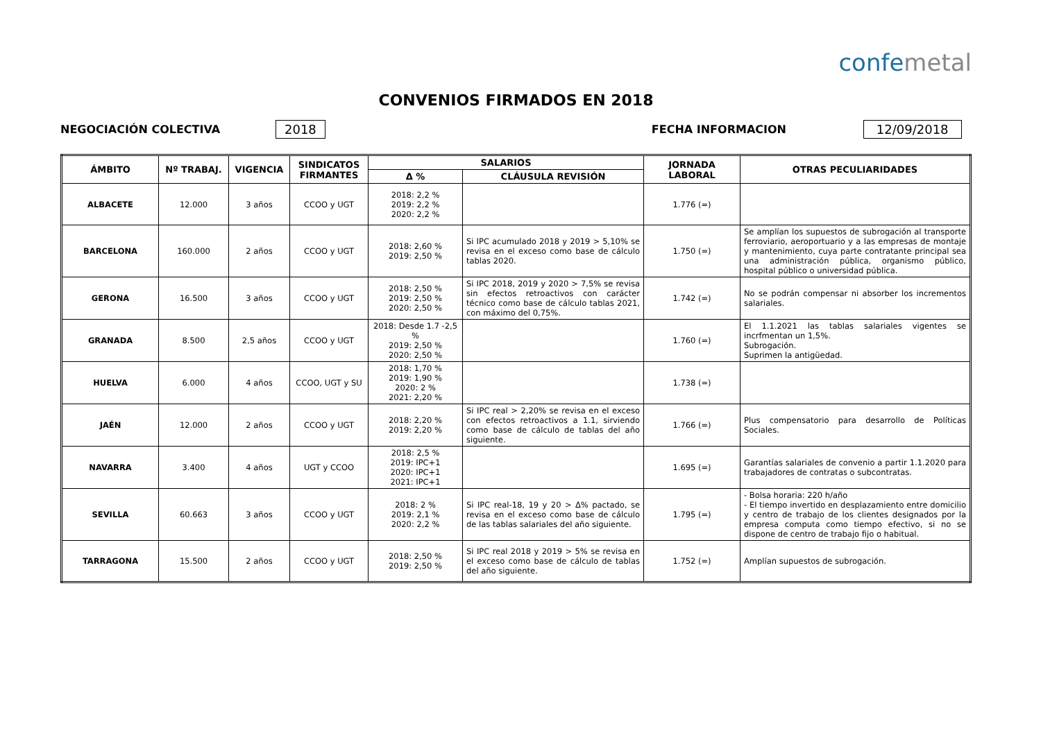confemetal
CONVENIOS FIRMADOS EN 2018
NEGOCIACIÓN COLECTIVA 2018 FECHA INFORMACION 12/09/2018
| ÁMBITO | Nº TRABAJ. | VIGENCIA | SINDICATOS FIRMANTES | SALARIOS | | JORNADA LABORAL | OTRAS PECULIARIDADES |
| --- | --- | --- | --- | --- | --- | --- | --- |
| | | | | Δ % | CLÁUSULA REVISIÓN | | |
| ALBACETE | 12.000 | 3 años | CCOO y UGT | 2018: 2,2 % 2019: 2,2 % 2020: 2,2 % | | 1.776 (=) | |
| BARCELONA | 160.000 | 2 años | CCOO y UGT | 2018: 2,60 % 2019: 2,50 % | Si IPC acumulado 2018 y 2019 > 5,10% se revisa en el exceso como base de cálculo tablas 2020. | 1.750 (=) | Se amplían los supuestos de subrogación al transporte ferroviario, aeroportuario y a las empresas de montaje y mantenimiento, cuya parte contratante principal sea una administración pública, organismo público, hospital público o universidad pública. |
| GERONA | 16.500 | 3 años | CCOO y UGT | 2018: 2,50 % 2019: 2,50 % 2020: 2,50 % | Si IPC 2018, 2019 y 2020 > 7,5% se revisa sin efectos retroactivos con carácter técnico como base de cálculo tablas 2021, con máximo del 0,75%. | 1.742 (=) | No se podrán compensar ni absorber los incrementos salariales. |
| GRANADA | 8.500 | 2,5 años | CCOO y UGT | 2018: Desde 1.7 -2,5 % 2019: 2,50 % 2020: 2,50 % | | 1.760 (=) | El 1.1.2021 las tablas salariales vigentes se incrfmentan un 1,5%. Subrogación. Suprimen la antigüedad. |
| HUELVA | 6.000 | 4 años | CCOO, UGT y SU | 2018: 1,70 % 2019: 1,90 % 2020: 2 % 2021: 2,20 % | | 1.738 (=) | |
| JAÉN | 12.000 | 2 años | CCOO y UGT | 2018: 2,20 % 2019: 2,20 % | Si IPC real > 2,20% se revisa en el exceso con efectos retroactivos a 1.1, sirviendo como base de cálculo de tablas del año siguiente. | 1.766 (=) | Plus compensatorio para desarrollo de Políticas Sociales. |
| NAVARRA | 3.400 | 4 años | UGT y CCOO | 2018: 2,5 % 2019: IPC+1 2020: IPC+1 2021: IPC+1 | | 1.695 (=) | Garantías salariales de convenio a partir 1.1.2020 para trabajadores de contratas o subcontratas. |
| SEVILLA | 60.663 | 3 años | CCOO y UGT | 2018: 2 % 2019: 2,1 % 2020: 2,2 % | Si IPC real-18, 19 y 20 > Δ% pactado, se revisa en el exceso como base de cálculo de las tablas salariales del año siguiente. | 1.795 (=) | - Bolsa horaria: 220 h/año - El tiempo invertido en desplazamiento entre domicilio y centro de trabajo de los clientes designados por la empresa computa como tiempo efectivo, si no se dispone de centro de trabajo fijo o habitual. |
| TARRAGONA | 15.500 | 2 años | CCOO y UGT | 2018: 2,50 % 2019: 2,50 % | Si IPC real 2018 y 2019 > 5% se revisa en el exceso como base de cálculo de tablas del año siguiente. | 1.752 (=) | Amplían supuestos de subrogación. |